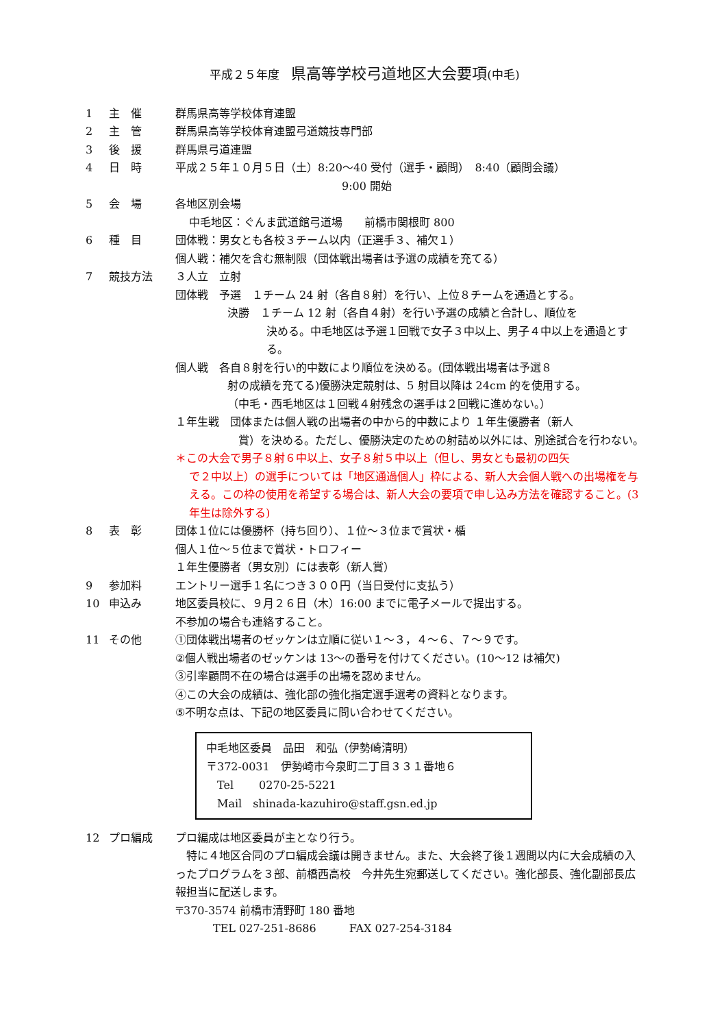平成２５年度　県高等学校弓道地区大会要項(中毛)
1 主　催 群馬県高等学校体育連盟
2 主　管 群馬県高等学校体育連盟弓道競技専門部
3 後　援 群馬県弓道連盟
4 日　時 平成２５年１０月５日（土）8:20～40 受付（選手・顧問）　8:40（顧問会議）
9:00 開始
5 会　場 各地区別会場
中毛地区：ぐんま武道館弓道場　　前橋市関根町 800
6 種　目 団体戦：男女とも各校３チーム以内（正選手３、補欠１）
個人戦：補欠を含む無制限（団体戦出場者は予選の成績を充てる）
7 競技方法 ３人立　立射
団体戦　予選　１チーム 24 射（各自８射）を行い、上位８チームを通過とする。
決勝　１チーム 12 射（各自４射）を行い予選の成績と合計し、順位を
決める。中毛地区は予選１回戦で女子３中以上、男子４中以上を通過とする。
個人戦　各自８射を行い的中数により順位を決める。(団体戦出場者は予選８
射の成績を充てる)優勝決定競射は、5 射目以降は 24cm 的を使用する。
（中毛・西毛地区は１回戦４射残念の選手は２回戦に進めない。）
１年生戦　団体または個人戦の出場者の中から的中数により １年生優勝者（新人
賞）を決める。ただし、優勝決定のための射詰め以外には、別途試合を行わない。
＊この大会で男子８射６中以上、女子８射５中以上（但し、男女とも最初の四矢
で２中以上）の選手については「地区通過個人」枠による、新人大会個人戦への出場権を与える。この枠の使用を希望する場合は、新人大会の要項で申し込み方法を確認すること。(3 年生は除外する)
8 表　彰 団体１位には優勝杯（持ち回り）、１位～３位まで賞状・楯
個人１位～５位まで賞状・トロフィー
１年生優勝者（男女別）には表彰（新人賞）
9 参加料 エントリー選手１名につき３００円（当日受付に支払う）
10 申込み 地区委員校に、９月２６日（木）16:00 までに電子メールで提出する。
不参加の場合も連絡すること。
11 その他 ①団体戦出場者のゼッケンは立順に従い１～３，４～６、７～９です。
②個人戦出場者のゼッケンは 13～の番号を付けてください。(10～12 は補欠)
③引率顧問不在の場合は選手の出場を認めません。
④この大会の成績は、強化部の強化指定選手選考の資料となります。
⑤不明な点は、下記の地区委員に問い合わせてください。
中毛地区委員　品田　和弘（伊勢崎清明）
〒372-0031　伊勢崎市今泉町二丁目３３１番地６
　Tel　　 0270-25-5221
　Mail　shinada-kazuhiro@staff.gsn.ed.jp
12 プロ編成 プロ編成は地区委員が主となり行う。
　特に４地区合同のプロ編成会議は開きません。また、大会終了後１週間以内に大会成績の入ったプログラムを３部、前橋西高校　今井先生宛郵送してください。強化部長、強化副部長広報担当に配送します。
〒370-3574 前橋市清野町 180 番地
TEL 027-251-8686　　　FAX 027-254-3184